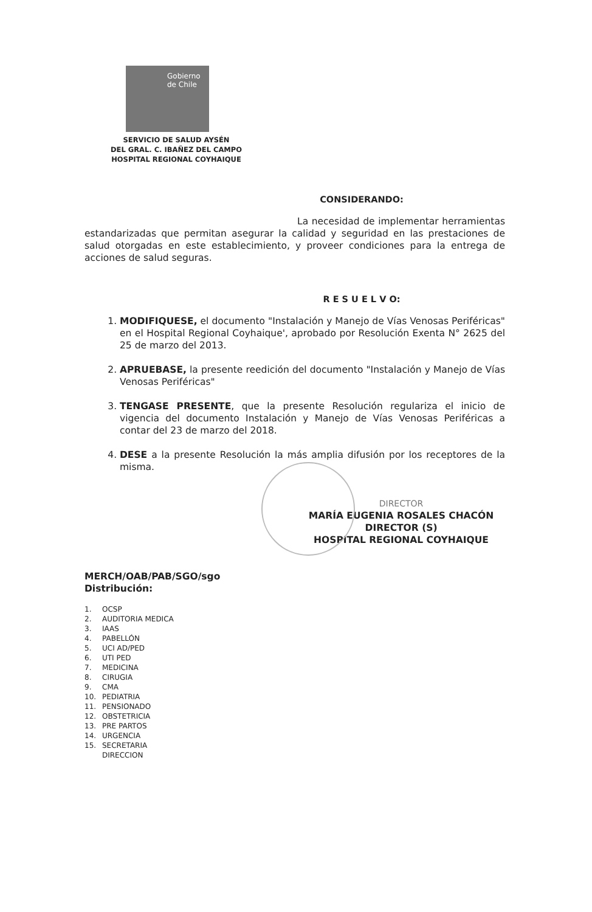Gobierno
de Chile
SERVICIO DE SALUD AYSÉN
DEL GRAL. C. IBAÑEZ DEL CAMPO
HOSPITAL REGIONAL COYHAIQUE
CONSIDERANDO:
La necesidad de implementar herramientas estandarizadas que permitan asegurar la calidad y seguridad en las prestaciones de salud otorgadas en este establecimiento, y proveer condiciones para la entrega de acciones de salud seguras.
R E S U E L V O:
1. MODIFIQUESE, el documento "Instalación y Manejo de Vías Venosas Periféricas" en el Hospital Regional Coyhaique', aprobado por Resolución Exenta N° 2625 del 25 de marzo del 2013.
2. APRUEBASE, la presente reedición del documento "Instalación y Manejo de Vías Venosas Periféricas"
3. TENGASE PRESENTE, que la presente Resolución regulariza el inicio de vigencia del documento Instalación y Manejo de Vías Venosas Periféricas a contar del 23 de marzo del 2018.
4. DESE a la presente Resolución la más amplia difusión por los receptores de la misma.
DIRECTOR
MARÍA EUGENIA ROSALES CHACÓN
DIRECTOR (S)
HOSPITAL REGIONAL COYHAIQUE
MERCH/OAB/PAB/SGO/sgo
Distribución:
1. OCSP
2. AUDITORIA MEDICA
3. IAAS
4. PABELLÓN
5. UCI AD/PED
6. UTI PED
7. MEDICINA
8. CIRUGIA
9. CMA
10. PEDIATRIA
11. PENSIONADO
12. OBSTETRICIA
13. PRE PARTOS
14. URGENCIA
15. SECRETARIA
DIRECCION